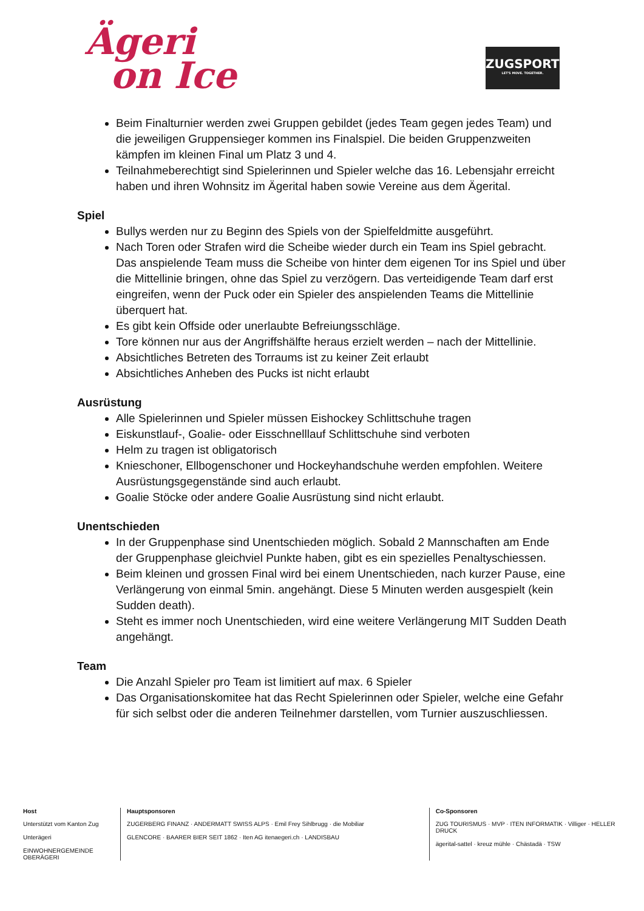Ägeri
on Ice
ZUGSPORTS
LET'S MOVE. TOGETHER.
Beim Finalturnier werden zwei Gruppen gebildet (jedes Team gegen jedes Team) und die jeweiligen Gruppensieger kommen ins Finalspiel. Die beiden Gruppenzweiten kämpfen im kleinen Final um Platz 3 und 4.
Teilnahmeberechtigt sind Spielerinnen und Spieler welche das 16. Lebensjahr erreicht haben und ihren Wohnsitz im Ägerital haben sowie Vereine aus dem Ägerital.
Spiel
Bullys werden nur zu Beginn des Spiels von der Spielfeldmitte ausgeführt.
Nach Toren oder Strafen wird die Scheibe wieder durch ein Team ins Spiel gebracht. Das anspielende Team muss die Scheibe von hinter dem eigenen Tor ins Spiel und über die Mittellinie bringen, ohne das Spiel zu verzögern. Das verteidigende Team darf erst eingreifen, wenn der Puck oder ein Spieler des anspielenden Teams die Mittellinie überquert hat.
Es gibt kein Offside oder unerlaubte Befreiungsschläge.
Tore können nur aus der Angriffshälfte heraus erzielt werden – nach der Mittellinie.
Absichtliches Betreten des Torraums ist zu keiner Zeit erlaubt
Absichtliches Anheben des Pucks ist nicht erlaubt
Ausrüstung
Alle Spielerinnen und Spieler müssen Eishockey Schlittschuhe tragen
Eiskunstlauf-, Goalie- oder Eisschnelllauf Schlittschuhe sind verboten
Helm zu tragen ist obligatorisch
Knieschoner, Ellbogenschoner und Hockeyhandschuhe werden empfohlen. Weitere Ausrüstungsgegenstände sind auch erlaubt.
Goalie Stöcke oder andere Goalie Ausrüstung sind nicht erlaubt.
Unentschieden
In der Gruppenphase sind Unentschieden möglich. Sobald 2 Mannschaften am Ende der Gruppenphase gleichviel Punkte haben, gibt es ein spezielles Penaltyschiessen.
Beim kleinen und grossen Final wird bei einem Unentschieden, nach kurzer Pause, eine Verlängerung von einmal 5min. angehängt. Diese 5 Minuten werden ausgespielt (kein Sudden death).
Steht es immer noch Unentschieden, wird eine weitere Verlängerung MIT Sudden Death angehängt.
Team
Die Anzahl Spieler pro Team ist limitiert auf max. 6 Spieler
Das Organisationskomitee hat das Recht Spielerinnen oder Spieler, welche eine Gefahr für sich selbst oder die anderen Teilnehmer darstellen, vom Turnier auszuschliessen.
Host
Unterstützt vom Kanton Zug
Unterägeri
EINWOHNERGEMEINDE OBERÄGERI
Hauptsponsoren
ZUGERBERG FINANZ · ANDERMATT SWISS ALPS · Emil Frey Sihlbrugg · die Mobiliar
GLENCORE · BAARER BIER SEIT 1862 · Iten AG itenaegeri.ch · LANDISBAU
Co-Sponsoren
ZUG TOURISMUS · MVP · ITEN INFORMATIK · Villiger · HELLER DRUCK
ägerital-sattel · kreuz mühle · Chästadä · TSW